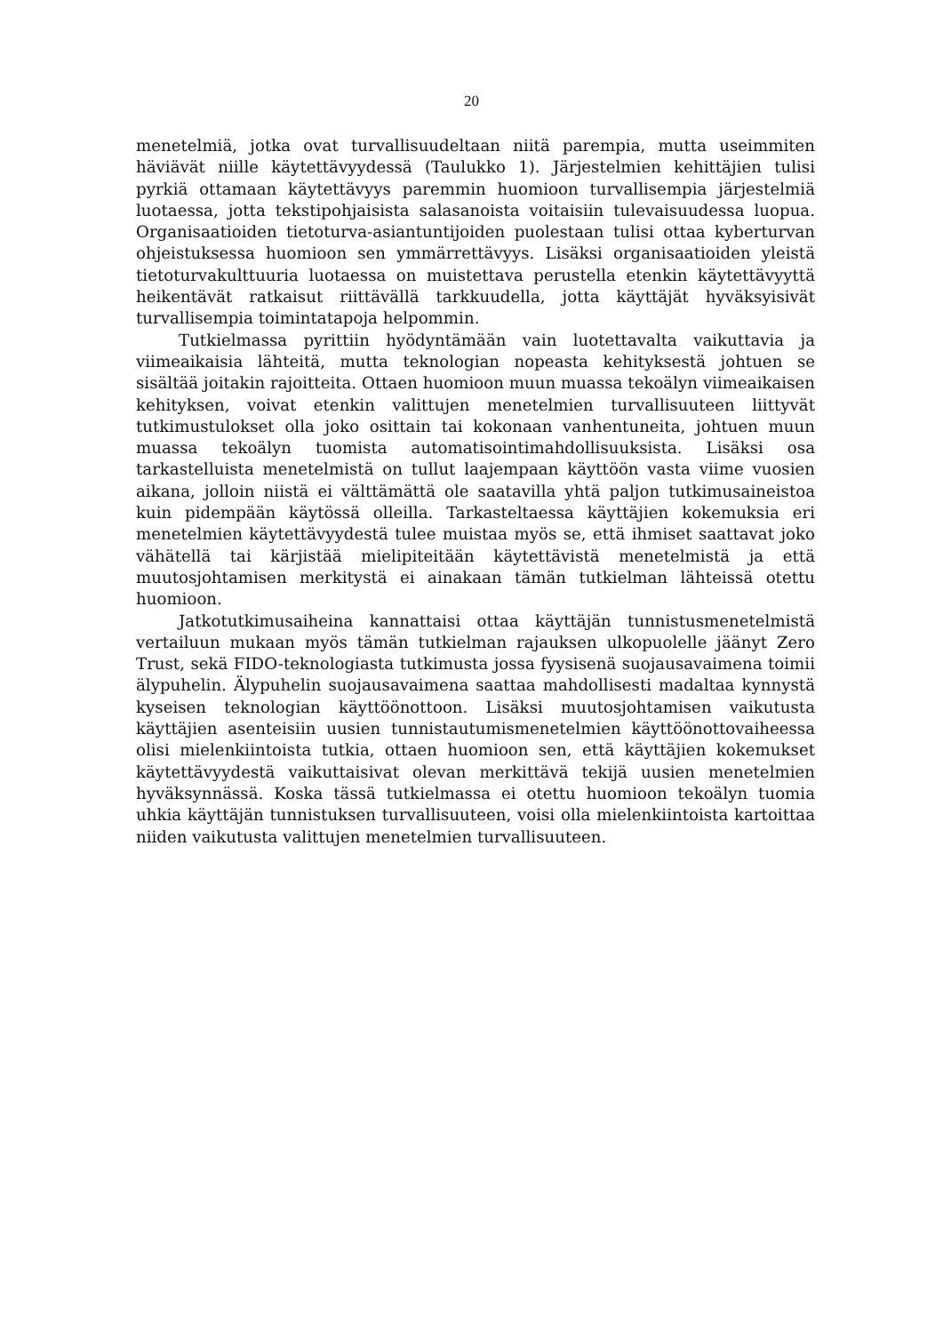20
menetelmiä, jotka ovat turvallisuudeltaan niitä parempia, mutta useimmiten häviävät niille käytettävyydessä (Taulukko 1). Järjestelmien kehittäjien tulisi pyrkiä ottamaan käytettävyys paremmin huomioon turvallisempia järjestelmiä luotaessa, jotta tekstipohjaisista salasanoista voitaisiin tulevaisuudessa luopua. Organisaatioiden tietoturva-asiantuntijoiden puolestaan tulisi ottaa kyberturvan ohjeistuksessa huomioon sen ymmärrettävyys. Lisäksi organisaatioiden yleistä tietoturvakulttuuria luotaessa on muistettava perustella etenkin käytettävyyttä heikentävät ratkaisut riittävällä tarkkuudella, jotta käyttäjät hyväksyisivät turvallisempia toimintatapoja helpommin.
Tutkielmassa pyrittiin hyödyntämään vain luotettavalta vaikuttavia ja viimeaikaisia lähteitä, mutta teknologian nopeasta kehityksestä johtuen se sisältää joitakin rajoitteita. Ottaen huomioon muun muassa tekoälyn viimeaikaisen kehityksen, voivat etenkin valittujen menetelmien turvallisuuteen liittyvät tutkimustulokset olla joko osittain tai kokonaan vanhentuneita, johtuen muun muassa tekoälyn tuomista automatisointimahdollisuuksista. Lisäksi osa tarkastelluista menetelmistä on tullut laajempaan käyttöön vasta viime vuosien aikana, jolloin niistä ei välttämättä ole saatavilla yhtä paljon tutkimusaineistoa kuin pidempään käytössä olleilla. Tarkasteltaessa käyttäjien kokemuksia eri menetelmien käytettävyydestä tulee muistaa myös se, että ihmiset saattavat joko vähätellä tai kärjistää mielipiteitään käytettävistä menetelmistä ja että muutosjohtamisen merkitystä ei ainakaan tämän tutkielman lähteissä otettu huomioon.
Jatkotutkimusaiheina kannattaisi ottaa käyttäjän tunnistusmenetelmistä vertailuun mukaan myös tämän tutkielman rajauksen ulkopuolelle jäänyt Zero Trust, sekä FIDO-teknologiasta tutkimusta jossa fyysisenä suojausavaimena toimii älypuhelin. Älypuhelin suojausavaimena saattaa mahdollisesti madaltaa kynnystä kyseisen teknologian käyttöönottoon. Lisäksi muutosjohtamisen vaikutusta käyttäjien asenteisiin uusien tunnistautumismenetelmien käyttöönottovaiheessa olisi mielenkiintoista tutkia, ottaen huomioon sen, että käyttäjien kokemukset käytettävyydestä vaikuttaisivat olevan merkittävä tekijä uusien menetelmien hyväksynnässä. Koska tässä tutkielmassa ei otettu huomioon tekoälyn tuomia uhkia käyttäjän tunnistuksen turvallisuuteen, voisi olla mielenkiintoista kartoittaa niiden vaikutusta valittujen menetelmien turvallisuuteen.